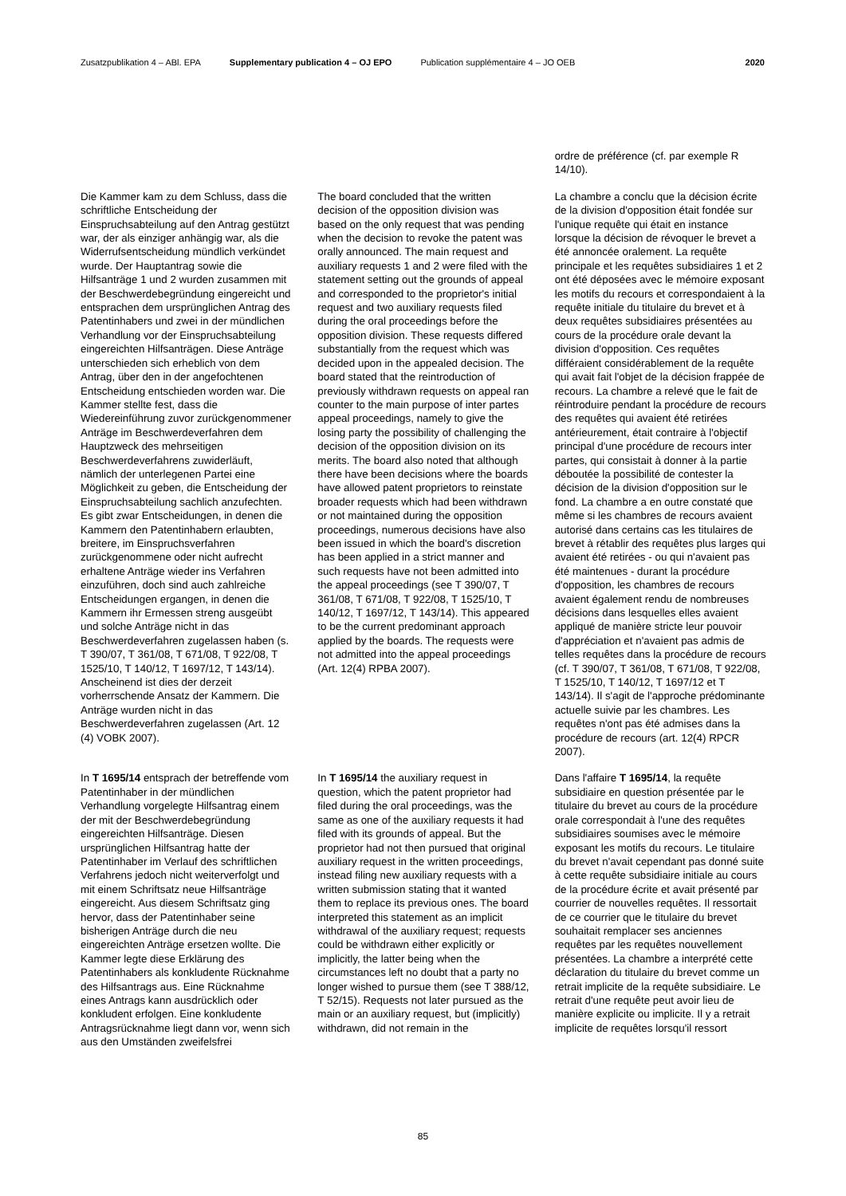Zusatzpublikation 4 – ABl. EPA Supplementary publication 4 – OJ EPO Publication supplémentaire 4 – JO OEB 2020
ordre de préférence (cf. par exemple R 14/10).
Die Kammer kam zu dem Schluss, dass die schriftliche Entscheidung der Einspruchsabteilung auf den Antrag gestützt war, der als einziger anhängig war, als die Widerrufsentscheidung mündlich verkündet wurde. Der Hauptantrag sowie die Hilfsanträge 1 und 2 wurden zusammen mit der Beschwerdebegründung eingereicht und entsprachen dem ursprünglichen Antrag des Patentinhabers und zwei in der mündlichen Verhandlung vor der Einspruchsabteilung eingereichten Hilfsanträgen. Diese Anträge unterschieden sich erheblich von dem Antrag, über den in der angefochtenen Entscheidung entschieden worden war. Die Kammer stellte fest, dass die Wiedereinführung zuvor zurückgenommener Anträge im Beschwerdeverfahren dem Hauptzweck des mehrseitigen Beschwerdeverfahrens zuwiderläuft, nämlich der unterlegenen Partei eine Möglichkeit zu geben, die Entscheidung der Einspruchsabteilung sachlich anzufechten. Es gibt zwar Entscheidungen, in denen die Kammern den Patentinhabern erlaubten, breitere, im Einspruchsverfahren zurückgenommene oder nicht aufrecht erhaltene Anträge wieder ins Verfahren einzuführen, doch sind auch zahlreiche Entscheidungen ergangen, in denen die Kammern ihr Ermessen streng ausgeübt und solche Anträge nicht in das Beschwerdeverfahren zugelassen haben (s. T 390/07, T 361/08, T 671/08, T 922/08, T 1525/10, T 140/12, T 1697/12, T 143/14). Anscheinend ist dies der derzeit vorherrschende Ansatz der Kammern. Die Anträge wurden nicht in das Beschwerdeverfahren zugelassen (Art. 12 (4) VOBK 2007).
The board concluded that the written decision of the opposition division was based on the only request that was pending when the decision to revoke the patent was orally announced. The main request and auxiliary requests 1 and 2 were filed with the statement setting out the grounds of appeal and corresponded to the proprietor's initial request and two auxiliary requests filed during the oral proceedings before the opposition division. These requests differed substantially from the request which was decided upon in the appealed decision. The board stated that the reintroduction of previously withdrawn requests on appeal ran counter to the main purpose of inter partes appeal proceedings, namely to give the losing party the possibility of challenging the decision of the opposition division on its merits. The board also noted that although there have been decisions where the boards have allowed patent proprietors to reinstate broader requests which had been withdrawn or not maintained during the opposition proceedings, numerous decisions have also been issued in which the board's discretion has been applied in a strict manner and such requests have not been admitted into the appeal proceedings (see T 390/07, T 361/08, T 671/08, T 922/08, T 1525/10, T 140/12, T 1697/12, T 143/14). This appeared to be the current predominant approach applied by the boards. The requests were not admitted into the appeal proceedings (Art. 12(4) RPBA 2007).
La chambre a conclu que la décision écrite de la division d'opposition était fondée sur l'unique requête qui était en instance lorsque la décision de révoquer le brevet a été annoncée oralement. La requête principale et les requêtes subsidiaires 1 et 2 ont été déposées avec le mémoire exposant les motifs du recours et correspondaient à la requête initiale du titulaire du brevet et à deux requêtes subsidiaires présentées au cours de la procédure orale devant la division d'opposition. Ces requêtes différaient considérablement de la requête qui avait fait l'objet de la décision frappée de recours. La chambre a relevé que le fait de réintroduire pendant la procédure de recours des requêtes qui avaient été retirées antérieurement, était contraire à l'objectif principal d'une procédure de recours inter partes, qui consistait à donner à la partie déboutée la possibilité de contester la décision de la division d'opposition sur le fond. La chambre a en outre constaté que même si les chambres de recours avaient autorisé dans certains cas les titulaires de brevet à rétablir des requêtes plus larges qui avaient été retirées - ou qui n'avaient pas été maintenues - durant la procédure d'opposition, les chambres de recours avaient également rendu de nombreuses décisions dans lesquelles elles avaient appliqué de manière stricte leur pouvoir d'appréciation et n'avaient pas admis de telles requêtes dans la procédure de recours (cf. T 390/07, T 361/08, T 671/08, T 922/08, T 1525/10, T 140/12, T 1697/12 et T 143/14). Il s'agit de l'approche prédominante actuelle suivie par les chambres. Les requêtes n'ont pas été admises dans la procédure de recours (art. 12(4) RPCR 2007).
In T 1695/14 entsprach der betreffende vom Patentinhaber in der mündlichen Verhandlung vorgelegte Hilfsantrag einem der mit der Beschwerdebegründung eingereichten Hilfsanträge. Diesen ursprünglichen Hilfsantrag hatte der Patentinhaber im Verlauf des schriftlichen Verfahrens jedoch nicht weiterverfolgt und mit einem Schriftsatz neue Hilfsanträge eingereicht. Aus diesem Schriftsatz ging hervor, dass der Patentinhaber seine bisherigen Anträge durch die neu eingereichten Anträge ersetzen wollte. Die Kammer legte diese Erklärung des Patentinhabers als konkludente Rücknahme des Hilfsantrags aus. Eine Rücknahme eines Antrags kann ausdrücklich oder konkludent erfolgen. Eine konkludente Antragsrücknahme liegt dann vor, wenn sich aus den Umständen zweifelsfrei
In T 1695/14 the auxiliary request in question, which the patent proprietor had filed during the oral proceedings, was the same as one of the auxiliary requests it had filed with its grounds of appeal. But the proprietor had not then pursued that original auxiliary request in the written proceedings, instead filing new auxiliary requests with a written submission stating that it wanted them to replace its previous ones. The board interpreted this statement as an implicit withdrawal of the auxiliary request; requests could be withdrawn either explicitly or implicitly, the latter being when the circumstances left no doubt that a party no longer wished to pursue them (see T 388/12, T 52/15). Requests not later pursued as the main or an auxiliary request, but (implicitly) withdrawn, did not remain in the
Dans l'affaire T 1695/14, la requête subsidiaire en question présentée par le titulaire du brevet au cours de la procédure orale correspondait à l'une des requêtes subsidiaires soumises avec le mémoire exposant les motifs du recours. Le titulaire du brevet n'avait cependant pas donné suite à cette requête subsidiaire initiale au cours de la procédure écrite et avait présenté par courrier de nouvelles requêtes. Il ressortait de ce courrier que le titulaire du brevet souhaitait remplacer ses anciennes requêtes par les requêtes nouvellement présentées. La chambre a interprété cette déclaration du titulaire du brevet comme un retrait implicite de la requête subsidiaire. Le retrait d'une requête peut avoir lieu de manière explicite ou implicite. Il y a retrait implicite de requêtes lorsqu'il ressort
85